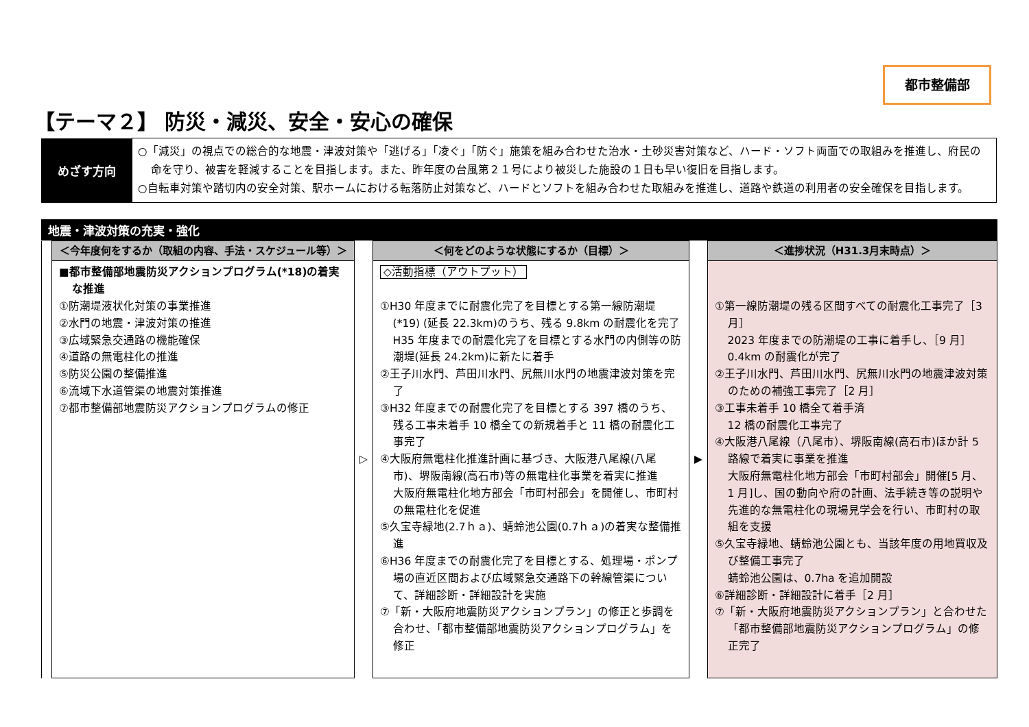都市整備部
【テーマ２】 防災・減災、安全・安心の確保
| めざす方向 | ○「減災」の視点での総合的な地震・津波対策や「逃げる」「凌ぐ」「防ぐ」施策を組み合わせた治水・土砂災害対策など、ハード・ソフト両面での取組みを推進し、府民の命を守り、被害を軽減することを目指します。また、昨年度の台風第２１号により被災した施設の１日も早い復旧を目指します。 ○自転車対策や踏切内の安全対策、駅ホームにおける転落防止対策など、ハードとソフトを組み合わせた取組みを推進し、道路や鉄道の利用者の安全確保を目指します。 |
地震・津波対策の充実・強化
| | ＜今年度何をするか（取組の内容、手法・スケジュール等）＞ | ▷ | ＜何をどのような状態にするか（目標）＞ | ▶ | ＜進捗状況（H31.3月末時点）＞ |
| | ■都市整備部地震防災アクションプログラム(*18)の着実な推進 ①防潮堤液状化対策の事業推進 ②水門の地震・津波対策の推進 ③広域緊急交通路の機能確保 ④道路の無電柱化の推進 ⑤防災公園の整備推進 ⑥流域下水道管渠の地震対策推進 ⑦都市整備部地震防災アクションプログラムの修正 | | ◇活動指標（アウトプット） ①H30 年度までに耐震化完了を目標とする第一線防潮堤(*19) (延長 22.3km)のうち、残る 9.8km の耐震化を完了 H35 年度までの耐震化完了を目標とする水門の内側等の防潮堤(延長 24.2km)に新たに着手 ②王子川水門、芦田川水門、尻無川水門の地震津波対策を完了 ③H32 年度までの耐震化完了を目標とする 397 橋のうち、残る工事未着手 10 橋全ての新規着手と 11 橋の耐震化工事完了 ④大阪府無電柱化推進計画に基づき、大阪港八尾線(八尾市)、堺阪南線(高石市)等の無電柱化事業を着実に推進 大阪府無電柱化地方部会「市町村部会」を開催し、市町村の無電柱化を促進 ⑤久宝寺緑地(2.7ｈａ)、蜻蛉池公園(0.7ｈａ)の着実な整備推進 ⑥H36 年度までの耐震化完了を目標とする、処理場・ポンプ場の直近区間および広域緊急交通路下の幹線管渠について、詳細診断・詳細設計を実施 ⑦「新・大阪府地震防災アクションプラン」の修正と歩調を合わせ、「都市整備部地震防災アクションプログラム」を修正 | | ①第一線防潮堤の残る区間すべての耐震化工事完了［3 月］ 2023 年度までの防潮堤の工事に着手し、［9 月］0.4km の耐震化が完了 ②王子川水門、芦田川水門、尻無川水門の地震津波対策のための補強工事完了［2 月］ ③工事未着手 10 橋全て着手済 12 橋の耐震化工事完了 ④大阪港八尾線（八尾市）、堺阪南線(高石市)ほか計 5 路線で着実に事業を推進 大阪府無電柱化地方部会「市町村部会」開催[5 月、1 月]し、国の動向や府の計画、法手続き等の説明や先進的な無電柱化の現場見学会を行い、市町村の取組を支援 ⑤久宝寺緑地、蜻蛉池公園とも、当該年度の用地買収及び整備工事完了 蜻蛉池公園は、0.7ha を追加開設 ⑥詳細診断・詳細設計に着手［2 月］ ⑦「新・大阪府地震防災アクションプラン」と合わせた「都市整備部地震防災アクションプログラム」の修正完了 |